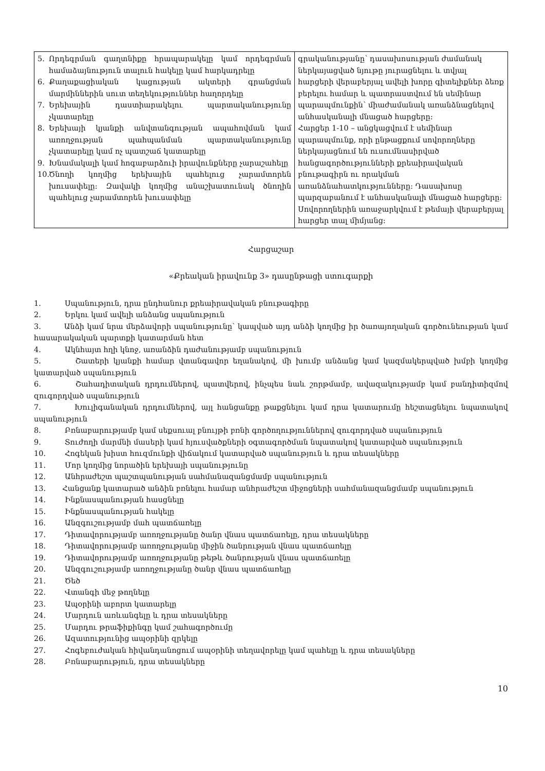| 5. Որդեգրման գաղտնիքը հրապարակելը կամ որդեգրման համաձայնություն տալուն հակելը կամ հարկադրելը 6. Քաղաքացիական կացության ակտերի գրանցման մարմիններին սուտ տեղեկություններ հաղորդելը 7. Երեխային դաստիարակելու պարտականությունը չկատարելը 8. Երեխայի կյանքի անվտանգության ապահովման կամ առողջության պահպանման պարտականությունը չկատարելը կամ ոչ պատշաճ կատարելը 9. Խնամակալի կամ հոգաբարձուի իրավունքները չարաշահելը 10. Ծնողի կողմից երեխային պահելուց չարամտորեն խուսափելը: Զավակի կողմից անաշխատունակ ծնողին պահելուց չարամտորեն խուսափելը | գրականությանը՝ դասախոսության ժամանակ ներկայացված նյութը յուրացնելու և տվյալ հարցերի վերաբերյալ ավելի խորը գիտելիքներ ձեռք բերելու համար և պատրաստվում են սեմինար պարապմունքին՝ միաժամանակ առանձնացնելով անհասկանալի մնացած հարցերը: Հարցեր 1-10 – անցկացվում է սեմինար պարապմունք, որի ընթացքում սովորողները ներկայացնում են ուսումնասիրված հանցագործությունների քրեաիրավական բնութագիրն ու որակման առանձնահատկությունները: Դասախոսը պարզաբանում է անհասկանալի մնացած հարցերը: Սովորողներին առաջարկվում է թեմայի վերաբերյալ հարցեր տալ միմյանց: |
Հարցաշար
«Քրեական իրավունք 3» դասընթացի ստուգարքի
1. Սպանություն, դրա ընդհանուր քրեաիրավական բնութագիրը
2. Երկու կամ ավելի անձանց սպանություն
3. Անձի կամ նրա մերձավորի սպանությունը՝ կապված այդ անձի կողմից իր ծառայողական գործունեության կամ հասարակական պարտքի կատարման հետ
4. Ակնհայտ հղի կնոջ, առանձին դաժանությամբ սպանություն
5. Շատերի կյանքի համար վտանգավոր եղանակով, մի խումբ անձանց կամ կազմակերպված խմբի կողմից կատարված սպանություն
6. Շահադիտական դրդումներով, պատվերով, ինչպես նաև շորթմամբ, ավազակությամբ կամ բանդիտիզմով զուգորդված սպանություն
7. Խուլիգանական դրդումներով, այլ հանցանքը թաքցնելու կամ դրա կատարումը հեշտացնելու նպատակով սպանություն
8. Բռնաբարությամբ կամ սեքսուալ բնույթի բռնի գործողություններով զուգորդված սպանություն
9. Տուժողի մարմնի մասերի կամ հյուսվածքների օգտագործման նպատակով կատարված սպանություն
10. Հոգեկան խիստ հուզմունքի վիճակում կատարված սպանություն և դրա տեսակները
11. Մոր կողմից նորածին երեխայի սպանությունը
12. Անհրաժեշտ պաշտպանության սահմանազանցմամբ սպանություն
13. Հանցանք կատարած անձին բռնելու համար անհրաժեշտ միջոցների սահմանազանցմամբ սպանություն
14. Ինքնասպանության հասցնելը
15. Ինքնասպանության հակելը
16. Անզգուշությամբ մահ պատճառելը
17. Դիտավորությամբ առողջությանը ծանր վնաս պատճառելը, դրա տեսակները
18. Դիտավորությամբ առողջությանը միջին ծանրության վնաս պատճառելը
19. Դիտավորությամբ առողջությանը թեթև ծանրության վնաս պատճառելը
20. Անզգուշությամբ առողջությանը ծանր վնաս պատճառելը
21. Ծեծ
22. Վտանգի մեջ թողնելը
23. Ապօրինի աբորտ կատարելը
24. Մարդուն առևանգելը և դրա տեսակները
25. Մարդու թրաֆիքինգը կամ շահագործումը
26. Ազատությունից ապօրինի զրկելը
27. Հոգեբուժական հիվանդանոցում ապօրինի տեղավորելը կամ պահելը և դրա տեսակները
28. Բռնաբարություն, դրա տեսակները
10